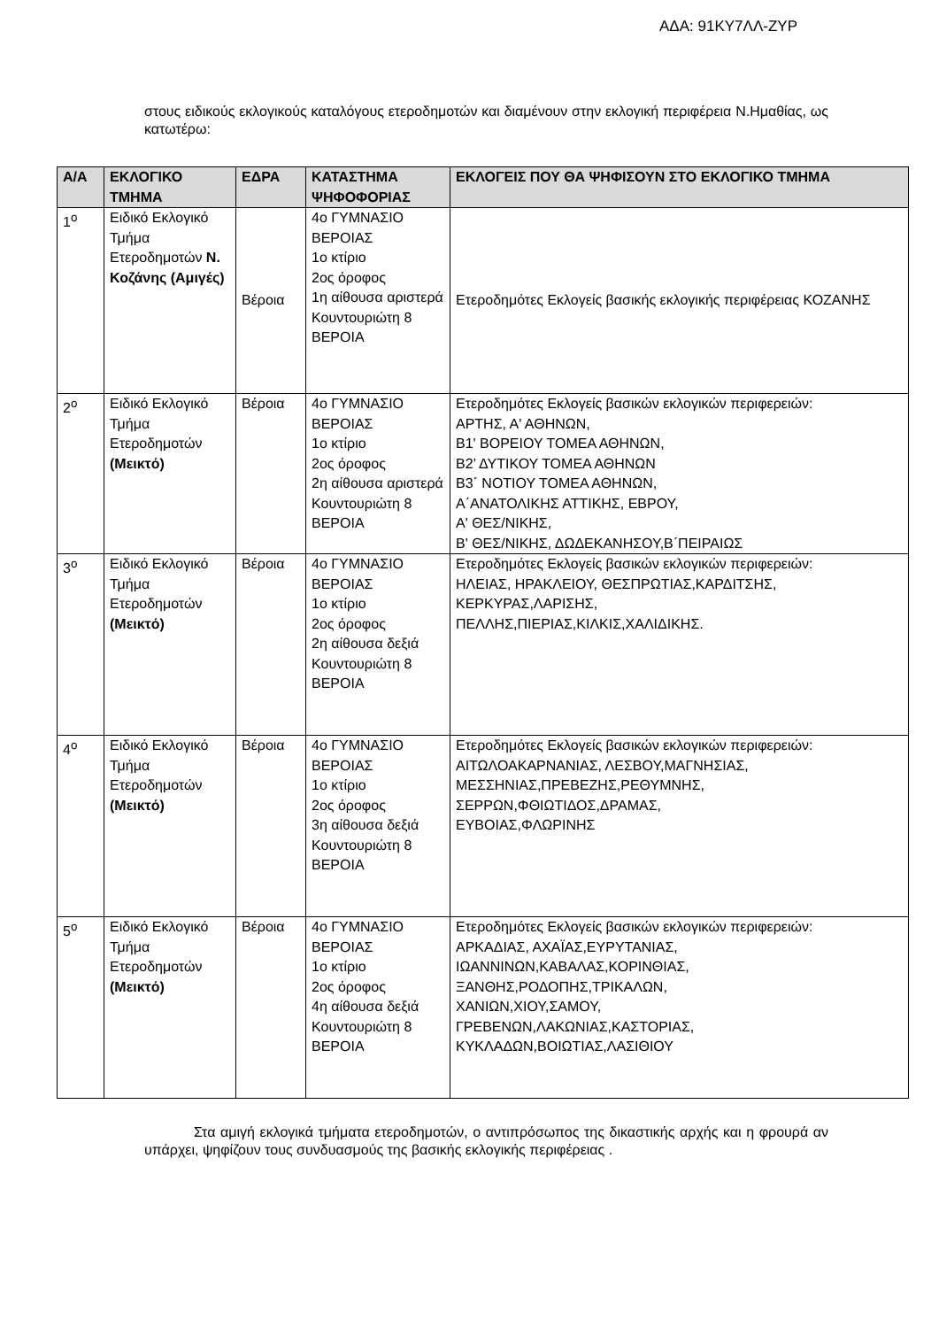ΑΔΑ: 91ΚΥ7ΛΛ-ΖΥΡ
στους ειδικούς εκλογικούς καταλόγους ετεροδημοτών και διαμένουν στην εκλογική περιφέρεια Ν.Ημαθίας, ως κατωτέρω:
| Α/Α | ΕΚΛΟΓΙΚΟ ΤΜΗΜΑ | ΕΔΡΑ | ΚΑΤΑΣΤΗΜΑ ΨΗΦΟΦΟΡΙΑΣ | ΕΚΛΟΓΕΙΣ ΠΟΥ ΘΑ ΨΗΦΙΣΟΥΝ ΣΤΟ ΕΚΛΟΓΙΚΟ ΤΜΗΜΑ |
| --- | --- | --- | --- | --- |
| 1<sup>ο</sup> | Ειδικό Εκλογικό Τμήμα Ετεροδημοτών Ν. Κοζάνης (Αμιγές) | Βέροια | 4ο ΓΥΜΝΑΣΙΟ ΒΕΡΟΙΑΣ 1ο κτίριο 2ος όροφος 1η αίθουσα αριστερά Κουντουριώτη 8 ΒΕΡΟΙΑ | Ετεροδημότες Εκλογείς βασικής εκλογικής περιφέρειας ΚΟΖΑΝΗΣ |
| 2<sup>ο</sup> | Ειδικό Εκλογικό Τμήμα Ετεροδημοτών (Μεικτό) | Βέροια | 4ο ΓΥΜΝΑΣΙΟ ΒΕΡΟΙΑΣ 1ο κτίριο 2ος όροφος 2η αίθουσα αριστερά Κουντουριώτη 8 ΒΕΡΟΙΑ | Ετεροδημότες Εκλογείς βασικών εκλογικών περιφερειών: ΑΡΤΗΣ, Α' ΑΘΗΝΩΝ, Β1' ΒΟΡΕΙΟΥ ΤΟΜΕΑ ΑΘΗΝΩΝ, Β2’ ΔΥΤΙΚΟΥ ΤΟΜΕΑ ΑΘΗΝΩΝ Β3΄ ΝΟΤΙΟΥ ΤΟΜΕΑ ΑΘΗΝΩΝ, Α΄ΑΝΑΤΟΛΙΚΗΣ ΑΤΤΙΚΗΣ, ΕΒΡΟΥ, Α' ΘΕΣ/ΝΙΚΗΣ, Β' ΘΕΣ/ΝΙΚΗΣ, ΔΩΔΕΚΑΝΗΣΟΥ,Β΄ΠΕΙΡΑΙΩΣ |
| 3<sup>ο</sup> | Ειδικό Εκλογικό Τμήμα Ετεροδημοτών (Μεικτό) | Βέροια | 4ο ΓΥΜΝΑΣΙΟ ΒΕΡΟΙΑΣ 1ο κτίριο 2ος όροφος 2η αίθουσα δεξιά Κουντουριώτη 8 ΒΕΡΟΙΑ | Ετεροδημότες Εκλογείς βασικών εκλογικών περιφερειών: ΗΛΕΙΑΣ, ΗΡΑΚΛΕΙΟΥ, ΘΕΣΠΡΩΤΙΑΣ,ΚΑΡΔΙΤΣΗΣ, ΚΕΡΚΥΡΑΣ,ΛΑΡΙΣΗΣ, ΠΕΛΛΗΣ,ΠΙΕΡΙΑΣ,ΚΙΛΚΙΣ,ΧΑΛΙΔΙΚΗΣ. |
| 4<sup>ο</sup> | Ειδικό Εκλογικό Τμήμα Ετεροδημοτών (Μεικτό) | Βέροια | 4ο ΓΥΜΝΑΣΙΟ ΒΕΡΟΙΑΣ 1ο κτίριο 2ος όροφος 3η αίθουσα δεξιά Κουντουριώτη 8 ΒΕΡΟΙΑ | Ετεροδημότες Εκλογείς βασικών εκλογικών περιφερειών: ΑΙΤΩΛΟΑΚΑΡΝΑΝΙΑΣ, ΛΕΣΒΟΥ,ΜΑΓΝΗΣΙΑΣ, ΜΕΣΣΗΝΙΑΣ,ΠΡΕΒΕΖΗΣ,ΡΕΘΥΜΝΗΣ, ΣΕΡΡΩΝ,ΦΘΙΩΤΙΔΟΣ,ΔΡΑΜΑΣ, ΕΥΒΟΙΑΣ,ΦΛΩΡΙΝΗΣ |
| 5<sup>ο</sup> | Ειδικό Εκλογικό Τμήμα Ετεροδημοτών (Μεικτό) | Βέροια | 4ο ΓΥΜΝΑΣΙΟ ΒΕΡΟΙΑΣ 1ο κτίριο 2ος όροφος 4η αίθουσα δεξιά Κουντουριώτη 8 ΒΕΡΟΙΑ | Ετεροδημότες Εκλογείς βασικών εκλογικών περιφερειών: ΑΡΚΑΔΙΑΣ, ΑΧΑΪΑΣ,ΕΥΡΥΤΑΝΙΑΣ, ΙΩΑΝΝΙΝΩΝ,ΚΑΒΑΛΑΣ,ΚΟΡΙΝΘΙΑΣ, ΞΑΝΘΗΣ,ΡΟΔΟΠΗΣ,ΤΡΙΚΑΛΩΝ, ΧΑΝΙΩΝ,ΧΙΟΥ,ΣΑΜΟΥ, ΓΡΕΒΕΝΩΝ,ΛΑΚΩΝΙΑΣ,ΚΑΣΤΟΡΙΑΣ, ΚΥΚΛΑΔΩΝ,ΒΟΙΩΤΙΑΣ,ΛΑΣΙΘΙΟΥ |
Στα αμιγή εκλογικά τμήματα ετεροδημοτών, ο αντιπρόσωπος της δικαστικής αρχής και η φρουρά αν υπάρχει, ψηφίζουν τους συνδυασμούς της βασικής εκλογικής περιφέρειας .